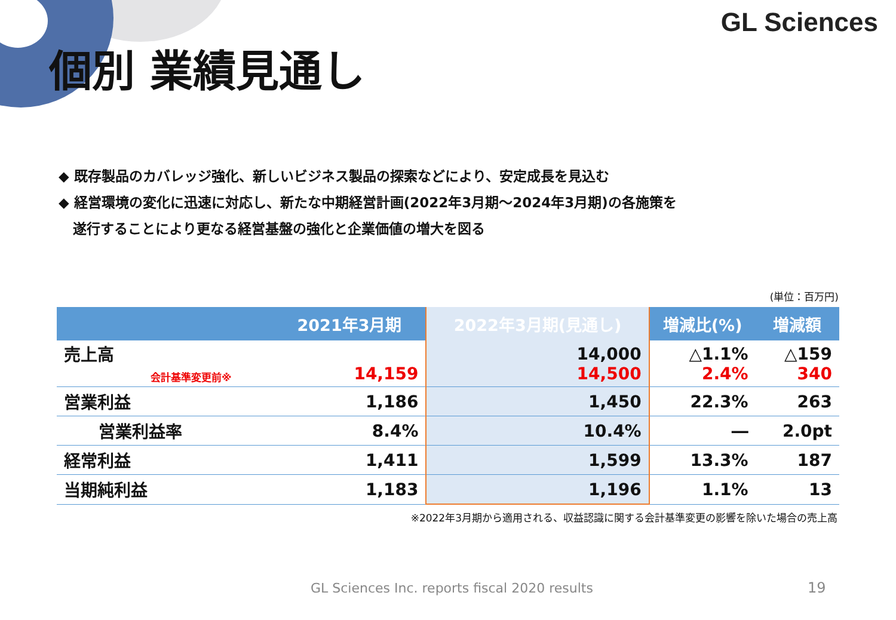GL Sciences
個別 業績見通し
◆ 既存製品のカバレッジ強化、新しいビジネス製品の探索などにより、安定成長を見込む
◆ 経営環境の変化に迅速に対応し、新たな中期経営計画(2022年3月期～2024年3月期)の各施策を
遂行することにより更なる経営基盤の強化と企業価値の増大を図る
(単位：百万円)
| 2021年3月期 | | 2022年3月期(見通し) | 増減比(%) | 増減額 |
| --- | --- | --- | --- | --- |
| 売上高 会計基準変更前※ | 14,159 | 14,000 14,500 | △1.1% 2.4% | △159 340 |
| 営業利益 | 1,186 | 1,450 | 22.3% | 263 |
| 営業利益率 | 8.4% | 10.4% | ― | 2.0pt |
| 経常利益 | 1,411 | 1,599 | 13.3% | 187 |
| 当期純利益 | 1,183 | 1,196 | 1.1% | 13 |
※2022年3月期から適用される、収益認識に関する会計基準変更の影響を除いた場合の売上高
GL Sciences Inc. reports fiscal 2020 results
19